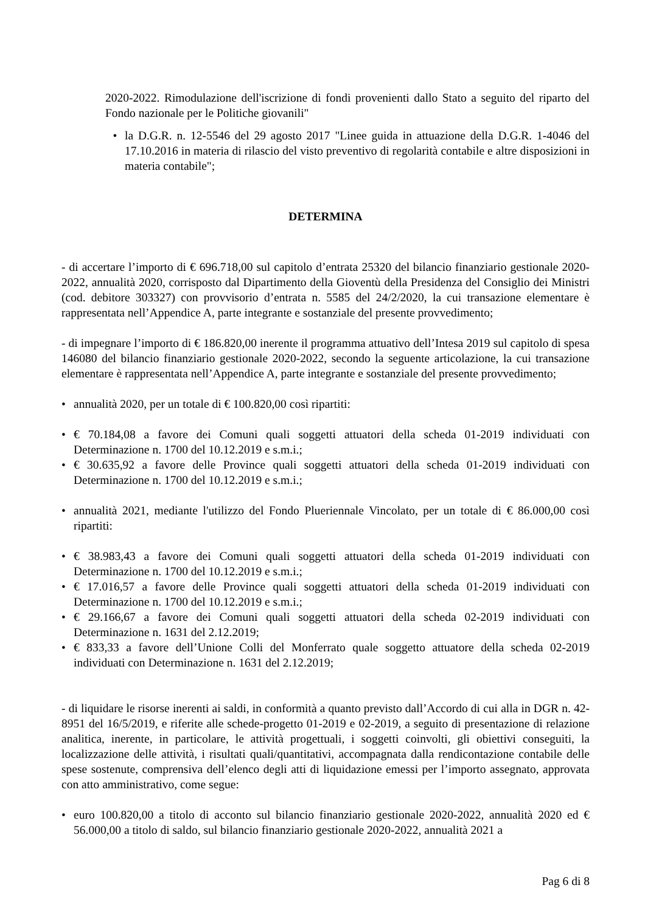2020-2022. Rimodulazione dell'iscrizione di fondi provenienti dallo Stato a seguito del riparto del Fondo nazionale per le Politiche giovanili"
• la D.G.R. n. 12-5546 del 29 agosto 2017 "Linee guida in attuazione della D.G.R. 1-4046 del 17.10.2016 in materia di rilascio del visto preventivo di regolarità contabile e altre disposizioni in materia contabile";
DETERMINA
- di accertare l’importo di € 696.718,00 sul capitolo d’entrata 25320 del bilancio finanziario gestionale 2020-2022, annualità 2020, corrisposto dal Dipartimento della Gioventù della Presidenza del Consiglio dei Ministri (cod. debitore 303327) con provvisorio d’entrata n. 5585 del 24/2/2020, la cui transazione elementare è rappresentata nell’Appendice A, parte integrante e sostanziale del presente provvedimento;
- di impegnare l’importo di € 186.820,00 inerente il programma attuativo dell’Intesa 2019 sul capitolo di spesa 146080 del bilancio finanziario gestionale 2020-2022, secondo la seguente articolazione, la cui transazione elementare è rappresentata nell’Appendice A, parte integrante e sostanziale del presente provvedimento;
• annualità 2020, per un totale di € 100.820,00 così ripartiti:
• € 70.184,08 a favore dei Comuni quali soggetti attuatori della scheda 01-2019 individuati con Determinazione n. 1700 del 10.12.2019 e s.m.i.;
• € 30.635,92 a favore delle Province quali soggetti attuatori della scheda 01-2019 individuati con Determinazione n. 1700 del 10.12.2019 e s.m.i.;
• annualità 2021, mediante l'utilizzo del Fondo Plueriennale Vincolato, per un totale di € 86.000,00 così ripartiti:
• € 38.983,43 a favore dei Comuni quali soggetti attuatori della scheda 01-2019 individuati con Determinazione n. 1700 del 10.12.2019 e s.m.i.;
• € 17.016,57 a favore delle Province quali soggetti attuatori della scheda 01-2019 individuati con Determinazione n. 1700 del 10.12.2019 e s.m.i.;
• € 29.166,67 a favore dei Comuni quali soggetti attuatori della scheda 02-2019 individuati con Determinazione n. 1631 del 2.12.2019;
• € 833,33 a favore dell’Unione Colli del Monferrato quale soggetto attuatore della scheda 02-2019 individuati con Determinazione n. 1631 del 2.12.2019;
- di liquidare le risorse inerenti ai saldi, in conformità a quanto previsto dall’Accordo di cui alla in DGR n. 42-8951 del 16/5/2019, e riferite alle schede-progetto 01-2019 e 02-2019, a seguito di presentazione di relazione analitica, inerente, in particolare, le attività progettuali, i soggetti coinvolti, gli obiettivi conseguiti, la localizzazione delle attività, i risultati quali/quantitativi, accompagnata dalla rendicontazione contabile delle spese sostenute, comprensiva dell’elenco degli atti di liquidazione emessi per l’importo assegnato, approvata con atto amministrativo, come segue:
• euro 100.820,00 a titolo di acconto sul bilancio finanziario gestionale 2020-2022, annualità 2020 ed € 56.000,00 a titolo di saldo, sul bilancio finanziario gestionale 2020-2022, annualità 2021 a
Pag 6 di 8